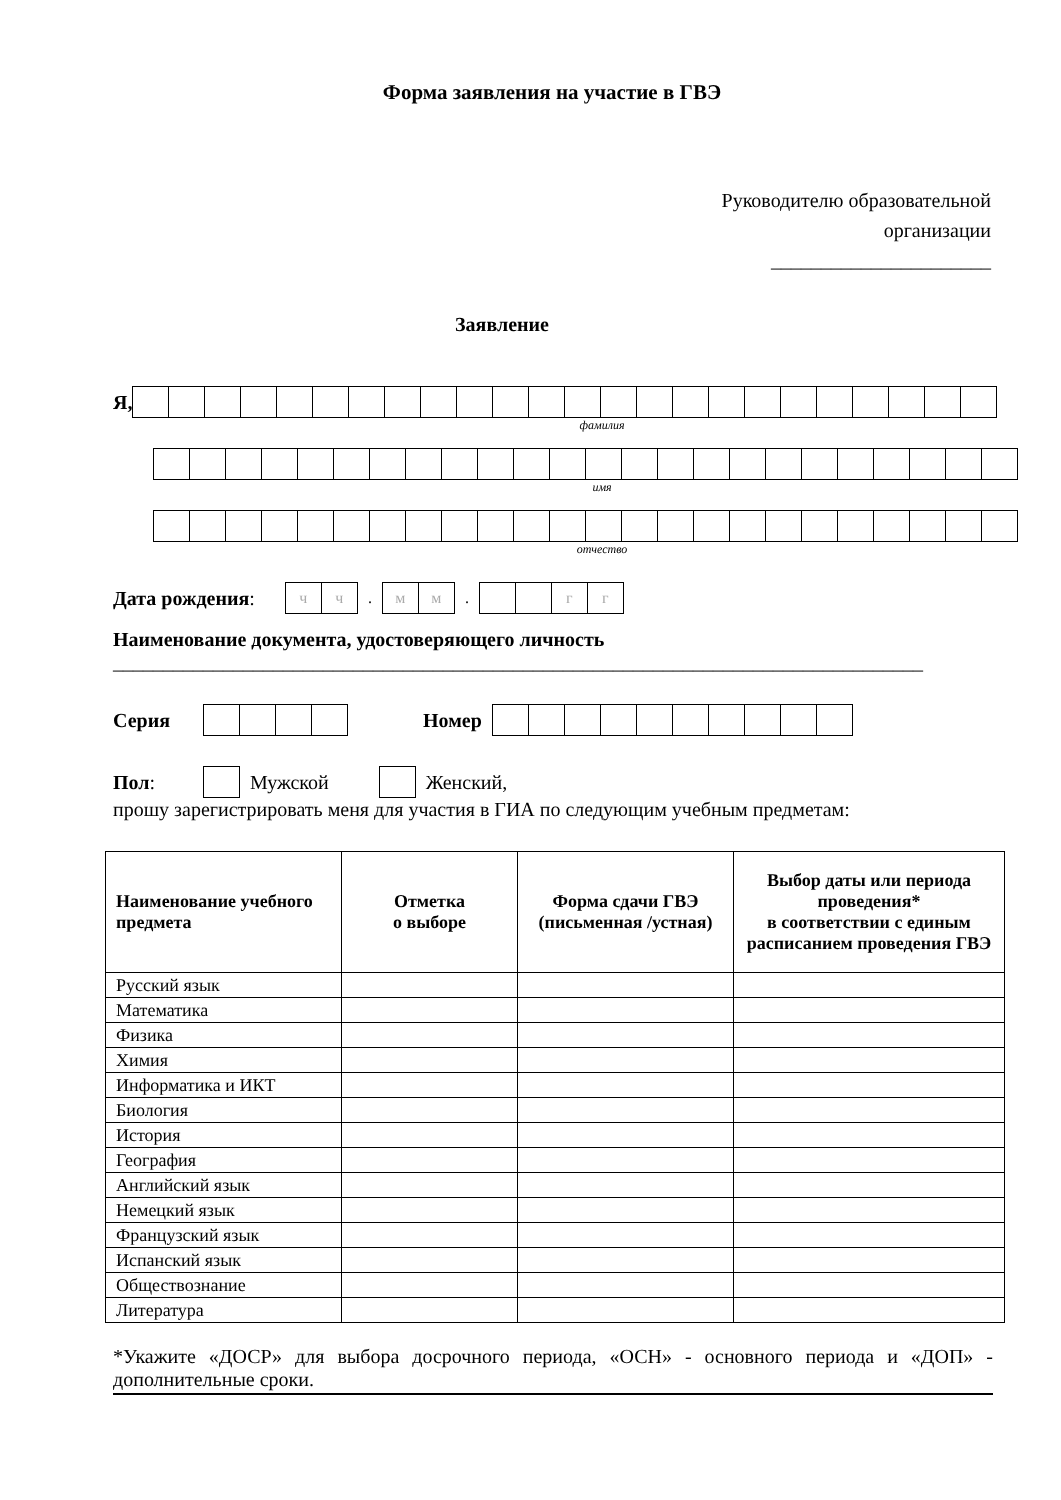Форма заявления на участие в ГВЭ
Руководителю образовательной
организации
______________________
Заявление
Я,
фамилия
имя
отчество
Дата рождения:
чч
.
мм
.
гг
Наименование документа, удостоверяющего личность
_________________________________________________________________________________
Серия Номер
Пол: Мужской Женский,
прошу зарегистрировать меня для участия в ГИА по следующим учебным предметам:
| Наименование учебного предмета | Отметка о выборе | Форма сдачи ГВЭ (письменная /устная) | Выбор даты или периода проведения* в соответствии с единым расписанием проведения ГВЭ |
| --- | --- | --- | --- |
| Русский язык | | | |
| Математика | | | |
| Физика | | | |
| Химия | | | |
| Информатика и ИКТ | | | |
| Биология | | | |
| История | | | |
| География | | | |
| Английский язык | | | |
| Немецкий язык | | | |
| Французский язык | | | |
| Испанский язык | | | |
| Обществознание | | | |
| Литература | | | |
*Укажите «ДОСР» для выбора досрочного периода, «ОСН» - основного периода и «ДОП» - дополнительные сроки.